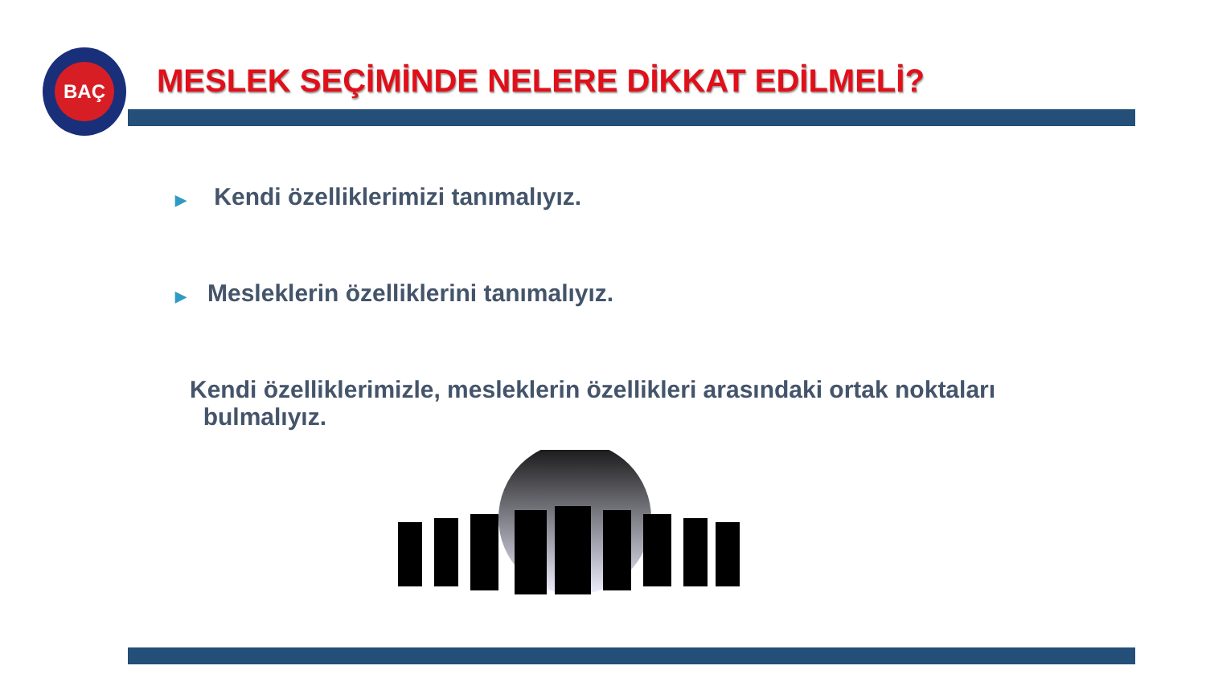BAÇ
MESLEK SEÇİMİNDE NELERE DİKKAT EDİLMELİ?
▶ Kendi özelliklerimizi tanımalıyız.
▶ Mesleklerin özelliklerini tanımalıyız.
Kendi özelliklerimizle, mesleklerin özellikleri arasındaki ortak noktaları
bulmalıyız.